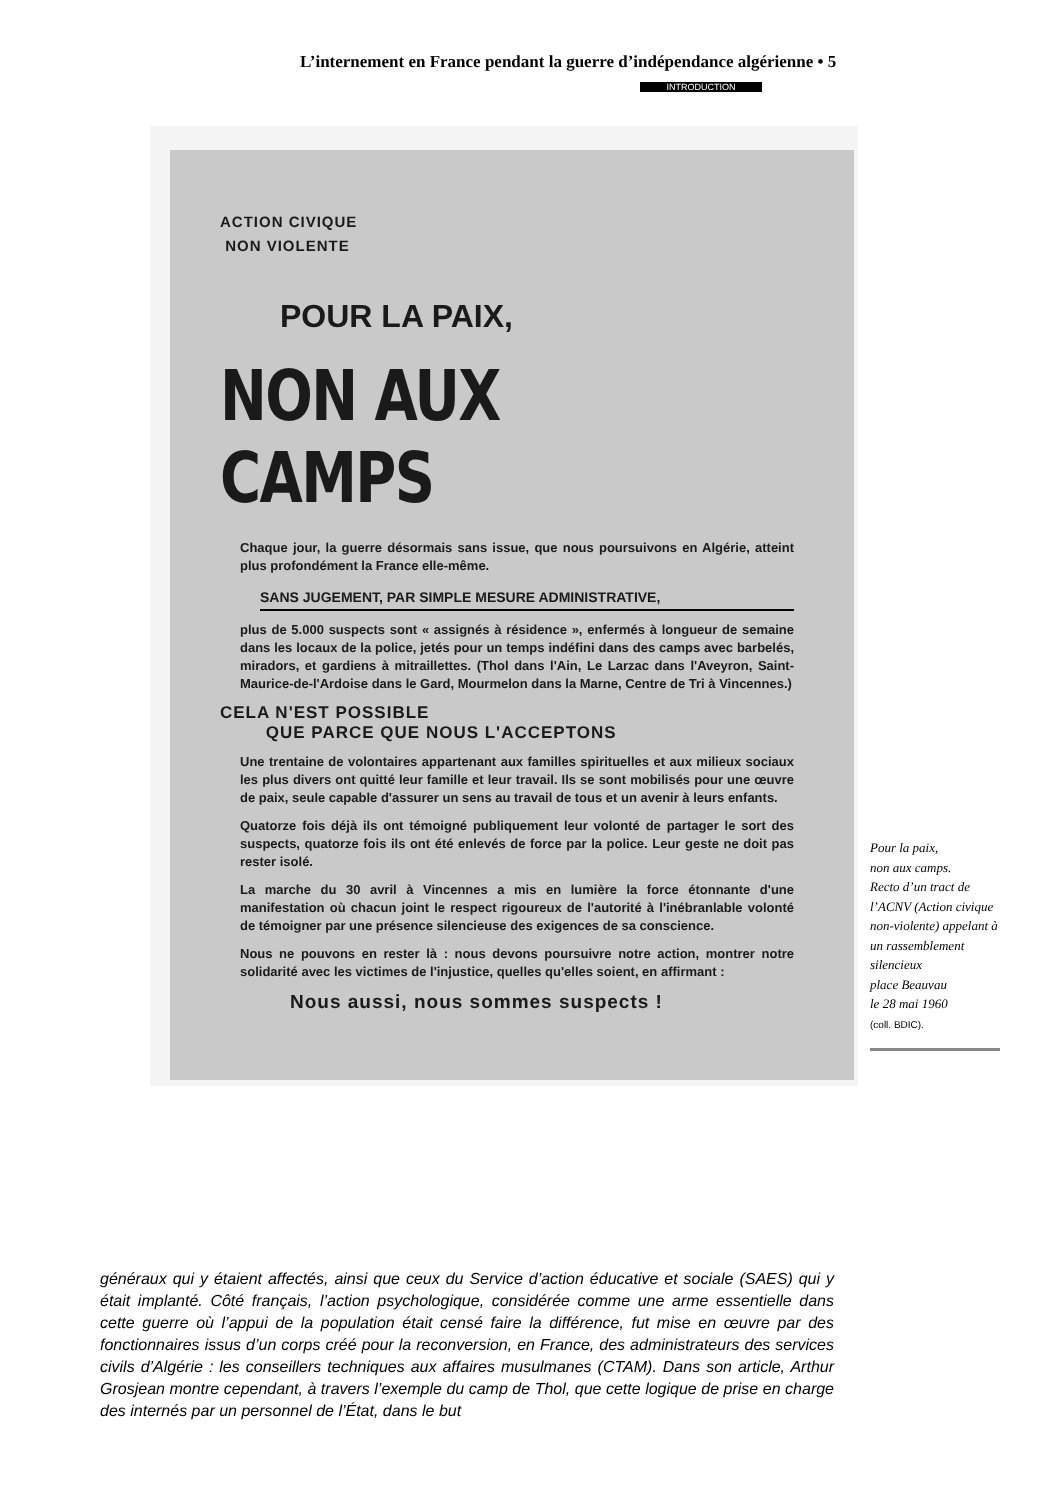L’internement en France pendant la guerre d’indépendance algérienne • 5
INTRODUCTION
ACTION CIVIQUE
NON VIOLENTE
POUR LA PAIX,
NON AUX CAMPS
Chaque jour, la guerre désormais sans issue, que nous poursuivons en Algérie, atteint plus profondément la France elle-même.
SANS JUGEMENT, PAR SIMPLE MESURE ADMINISTRATIVE,
plus de 5.000 suspects sont « assignés à résidence », enfermés à longueur de semaine dans les locaux de la police, jetés pour un temps indéfini dans des camps avec barbelés, miradors, et gardiens à mitraillettes. (Thol dans l'Ain, Le Larzac dans l'Aveyron, Saint-Maurice-de-l'Ardoise dans le Gard, Mourmelon dans la Marne, Centre de Tri à Vincennes.)
CELA N'EST POSSIBLE
QUE PARCE QUE NOUS L'ACCEPTONS
Une trentaine de volontaires appartenant aux familles spirituelles et aux milieux sociaux les plus divers ont quitté leur famille et leur travail. Ils se sont mobilisés pour une œuvre de paix, seule capable d'assurer un sens au travail de tous et un avenir à leurs enfants.
Quatorze fois déjà ils ont témoigné publiquement leur volonté de partager le sort des suspects, quatorze fois ils ont été enlevés de force par la police. Leur geste ne doit pas rester isolé.
La marche du 30 avril à Vincennes a mis en lumière la force étonnante d'une manifestation où chacun joint le respect rigoureux de l'autorité à l'inébranlable volonté de témoigner par une présence silencieuse des exigences de sa conscience.
Nous ne pouvons en rester là : nous devons poursuivre notre action, montrer notre solidarité avec les victimes de l'injustice, quelles qu'elles soient, en affirmant :
Nous aussi, nous sommes suspects !
Pour la paix,
non aux camps.
Recto d’un tract de l’ACNV (Action civique non-violente) appelant à un rassemblement silencieux
place Beauvau
le 28 mai 1960
(coll. BDIC).
généraux qui y étaient affectés, ainsi que ceux du Service d’action éducative et sociale (SAES) qui y était implanté. Côté français, l’action psychologique, considérée comme une arme essentielle dans cette guerre où l’appui de la population était censé faire la différence, fut mise en œuvre par des fonctionnaires issus d’un corps créé pour la reconversion, en France, des administrateurs des services civils d’Algérie : les conseillers techniques aux affaires musulmanes (CTAM). Dans son article, Arthur Grosjean montre cependant, à travers l’exemple du camp de Thol, que cette logique de prise en charge des internés par un personnel de l’État, dans le but